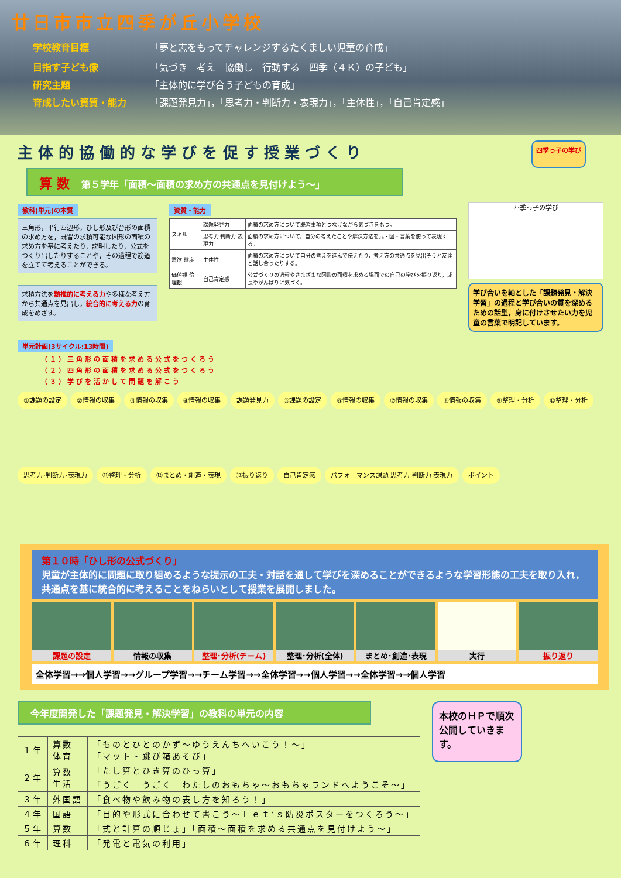廿日市市立四季が丘小学校
学校教育目標 「夢と志をもってチャレンジするたくましい児童の育成」
目指す子ども像 「気づき　考え　協働し　行動する　四季（４Ｋ）の子ども」
研究主題 「主体的に学び合う子どもの育成」
育成したい資質・能力 「課題発見力」，「思考力・判断力・表現力」，「主体性」，「自己肯定感」
主 体 的 協 働 的 な 学 び を 促 す 授 業 づ く り
四季っ子の学び
算 数 第５学年「面積～面積の求め方の共通点を見付けよう～」
教科(単元)の本質
三角形，平行四辺形，ひし形及び台形の面積の求め方を，既習の求積可能な図形の面積の求め方を基に考えたり，説明したり，公式をつくり出したりすることや，その過程で筋道を立てて考えることができる。
求積方法を類推的に考える力や多様な考え方から共通点を見出し，統合的に考える力の育成をめざす。
資質・能力
| スキル | 課題発見力 | 面積の求め方について既習事項とつなげながら気づきをもつ。 |
| | 思考力 判断力 表現力 | 面積の求め方について，自分の考えたことや解決方法を式・図・言葉を使って表現する。 |
| 意欲 態度 | 主体性 | 面積の求め方について自分の考えを進んで伝えたり，考え方の共通点を見出そうと友達と話し合ったりする。 |
| 価値観 倫理観 | 自己肯定感 | 公式づくりの過程やさまざまな図形の面積を求める場面での自己の学びを振り返り，成長やがんばりに気づく。 |
四季っ子の学び
学び合いを軸とした「課題発見・解決学習」の過程と学び合いの質を深めるための話型，身に付けさせたい力を児童の言葉で明記しています。
単元計画(3サイクル:13時間)
（１）三角形の面積を求める公式をつくろう
（２）四角形の面積を求める公式をつくろう
（３）学びを活かして問題を解こう
①課題の設定 ②情報の収集 ③情報の収集 ④情報の収集 課題発見力 ⑤課題の設定 ⑥情報の収集 ⑦情報の収集 ⑧情報の収集 ⑨整理・分析 ⑩整理・分析 思考力･判断力･表現力 ⑪整理・分析 ⑫まとめ・創造・表現 ⑬振り返り 自己肯定感 パフォーマンス課題 思考力 判断力 表現力 ポイント
第１０時「ひし形の公式づくり」
児童が主体的に問題に取り組めるような提示の工夫・対話を通して学びを深めることができるような学習形態の工夫を取り入れ，共通点を基に統合的に考えることをねらいとして授業を展開しました。
課題の設定 情報の収集 整理･分析(チーム) 整理･分析(全体) まとめ･創造･表現 実行 振り返り
全体学習→→個人学習→→グループ学習→→チーム学習→→全体学習→→個人学習→→全体学習→→個人学習
今年度開発した「課題発見・解決学習」の教科の単元の内容
| １年 | 算数 体育 | 「ものとひとのかず～ゆうえんちへいこう！～」 「マット・跳び箱あそび」 |
| ２年 | 算数 生活 | 「たし算とひき算のひっ算」 「うごく うごく わたしのおもちゃ～おもちゃランドへようこそ～」 |
| ３年 | 外国語 | 「食べ物や飲み物の表し方を知ろう！」 |
| ４年 | 国語 | 「目的や形式に合わせて書こう～Ｌｅｔ‘ｓ防災ポスターをつくろう～」 |
| ５年 | 算数 | 「式と計算の順じょ」「面積～面積を求める共通点を見付けよう～」 |
| ６年 | 理科 | 「発電と電気の利用」 |
本校のＨＰで順次公開していきます。